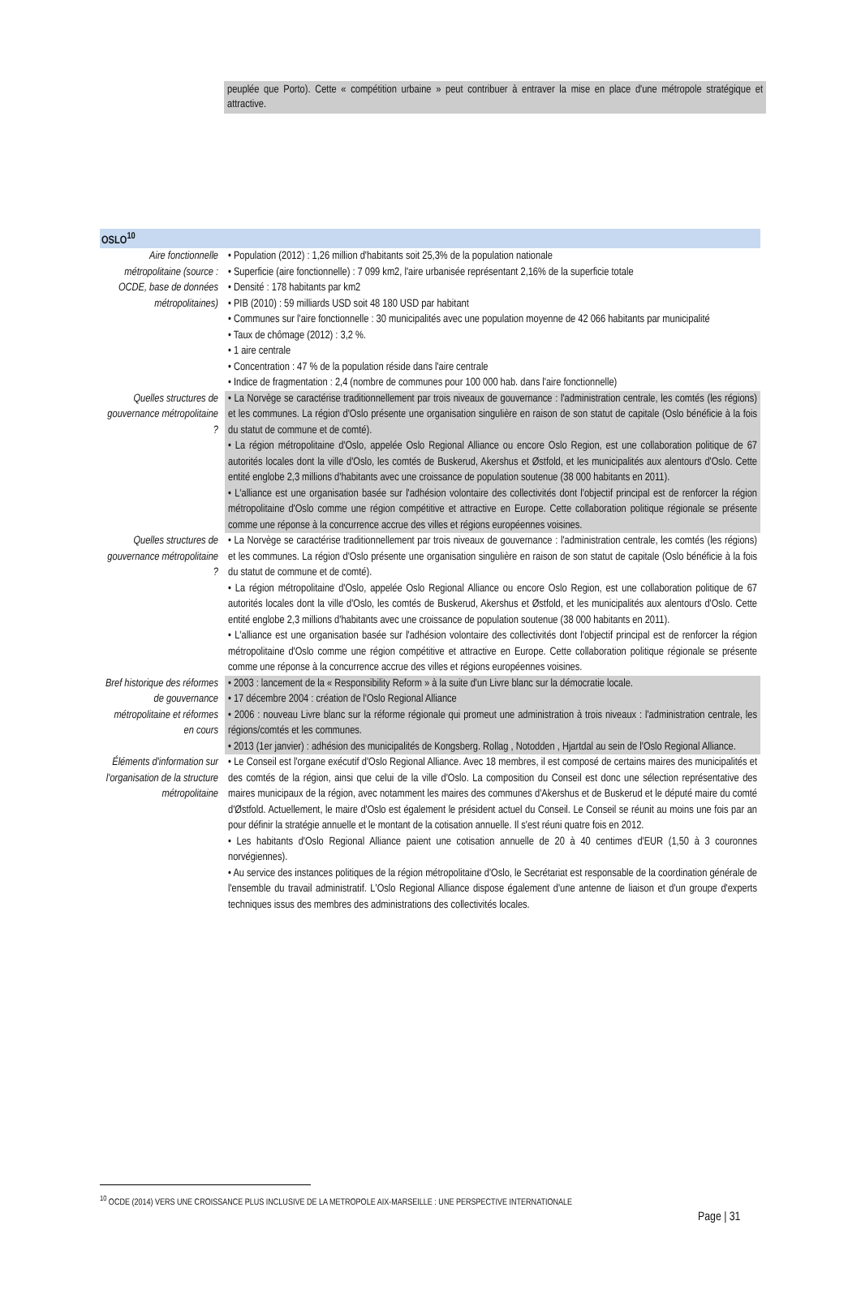peuplée que Porto). Cette « compétition urbaine » peut contribuer à entraver la mise en place d'une métropole stratégique et attractive.
| OSLO<sup>10</sup> | |
| --- | --- |
| Aire fonctionnelle métropolitaine (source : OCDE, base de données métropolitaines) | • Population (2012) : 1,26 million d'habitants soit 25,3% de la population nationale • Superficie (aire fonctionnelle) : 7 099 km2, l'aire urbanisée représentant 2,16% de la superficie totale • Densité : 178 habitants par km2 • PIB (2010) : 59 milliards USD soit 48 180 USD par habitant • Communes sur l'aire fonctionnelle : 30 municipalités avec une population moyenne de 42 066 habitants par municipalité • Taux de chômage (2012) : 3,2 %. • 1 aire centrale • Concentration : 47 % de la population réside dans l'aire centrale • Indice de fragmentation : 2,4 (nombre de communes pour 100 000 hab. dans l'aire fonctionnelle) |
| Quelles structures de gouvernance métropolitaine ? | • La Norvège se caractérise traditionnellement par trois niveaux de gouvernance : l'administration centrale, les comtés (les régions) et les communes. La région d'Oslo présente une organisation singulière en raison de son statut de capitale (Oslo bénéficie à la fois du statut de commune et de comté). • La région métropolitaine d'Oslo, appelée Oslo Regional Alliance ou encore Oslo Region, est une collaboration politique de 67 autorités locales dont la ville d'Oslo, les comtés de Buskerud, Akershus et Østfold, et les municipalités aux alentours d'Oslo. Cette entité englobe 2,3 millions d'habitants avec une croissance de population soutenue (38 000 habitants en 2011). • L'alliance est une organisation basée sur l'adhésion volontaire des collectivités dont l'objectif principal est de renforcer la région métropolitaine d'Oslo comme une région compétitive et attractive en Europe. Cette collaboration politique régionale se présente comme une réponse à la concurrence accrue des villes et régions européennes voisines. |
| Quelles structures de gouvernance métropolitaine ? | • La Norvège se caractérise traditionnellement par trois niveaux de gouvernance : l'administration centrale, les comtés (les régions) et les communes. La région d'Oslo présente une organisation singulière en raison de son statut de capitale (Oslo bénéficie à la fois du statut de commune et de comté). • La région métropolitaine d'Oslo, appelée Oslo Regional Alliance ou encore Oslo Region, est une collaboration politique de 67 autorités locales dont la ville d'Oslo, les comtés de Buskerud, Akershus et Østfold, et les municipalités aux alentours d'Oslo. Cette entité englobe 2,3 millions d'habitants avec une croissance de population soutenue (38 000 habitants en 2011). • L'alliance est une organisation basée sur l'adhésion volontaire des collectivités dont l'objectif principal est de renforcer la région métropolitaine d'Oslo comme une région compétitive et attractive en Europe. Cette collaboration politique régionale se présente comme une réponse à la concurrence accrue des villes et régions européennes voisines. |
| Bref historique des réformes de gouvernance métropolitaine et réformes en cours | • 2003 : lancement de la « Responsibility Reform » à la suite d'un Livre blanc sur la démocratie locale. • 17 décembre 2004 : création de l'Oslo Regional Alliance • 2006 : nouveau Livre blanc sur la réforme régionale qui promeut une administration à trois niveaux : l'administration centrale, les régions/comtés et les communes. • 2013 (1er janvier) : adhésion des municipalités de Kongsberg. Rollag , Notodden , Hjartdal au sein de l'Oslo Regional Alliance. |
| Éléments d'information sur l'organisation de la structure métropolitaine | • Le Conseil est l'organe exécutif d'Oslo Regional Alliance. Avec 18 membres, il est composé de certains maires des municipalités et des comtés de la région, ainsi que celui de la ville d'Oslo. La composition du Conseil est donc une sélection représentative des maires municipaux de la région, avec notamment les maires des communes d'Akershus et de Buskerud et le député maire du comté d'Østfold. Actuellement, le maire d'Oslo est également le président actuel du Conseil. Le Conseil se réunit au moins une fois par an pour définir la stratégie annuelle et le montant de la cotisation annuelle. Il s'est réuni quatre fois en 2012. • Les habitants d'Oslo Regional Alliance paient une cotisation annuelle de 20 à 40 centimes d'EUR (1,50 à 3 couronnes norvégiennes). • Au service des instances politiques de la région métropolitaine d'Oslo, le Secrétariat est responsable de la coordination générale de l'ensemble du travail administratif. L'Oslo Regional Alliance dispose également d'une antenne de liaison et d'un groupe d'experts techniques issus des membres des administrations des collectivités locales. |
<sup>10</sup> OCDE (2014) VERS UNE CROISSANCE PLUS INCLUSIVE DE LA METROPOLE AIX-MARSEILLE : UNE PERSPECTIVE INTERNATIONALE
Page | 31